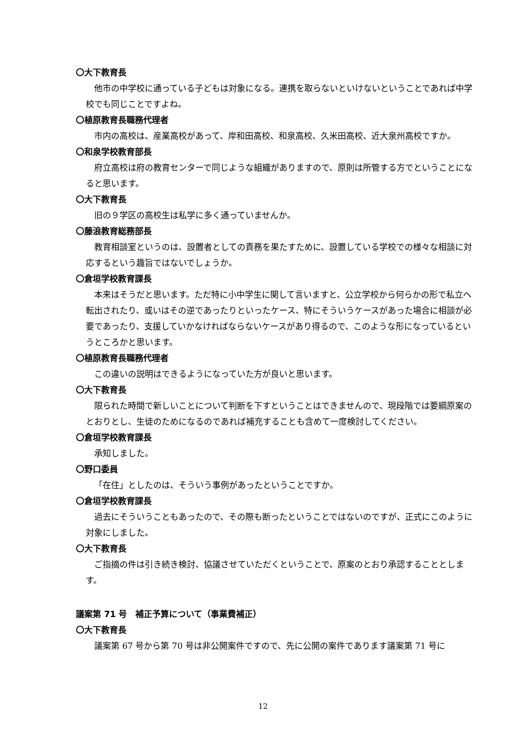〇大下教育長
他市の中学校に通っている子どもは対象になる。連携を取らないといけないということであれば中学校でも同じことですよね。
〇植原教育長職務代理者
市内の高校は、産業高校があって、岸和田高校、和泉高校、久米田高校、近大泉州高校ですか。
〇和泉学校教育部長
府立高校は府の教育センターで同じような組織がありますので、原則は所管する方でということになると思います。
〇大下教育長
旧の９学区の高校生は私学に多く通っていませんか。
〇藤浪教育総務部長
教育相談室というのは、設置者としての責務を果たすために、設置している学校での様々な相談に対応するという趣旨ではないでしょうか。
〇倉垣学校教育課長
本来はそうだと思います。ただ特に小中学生に関して言いますと、公立学校から何らかの形で私立へ転出されたり、或いはその逆であったりといったケース、特にそういうケースがあった場合に相談が必要であったり、支援していかなければならないケースがあり得るので、このような形になっているというところかと思います。
〇植原教育長職務代理者
この違いの説明はできるようになっていた方が良いと思います。
〇大下教育長
限られた時間で新しいことについて判断を下すということはできませんので、現段階では要綱原案のとおりとし、生徒のためになるのであれば補充することも含めて一度検討してください。
〇倉垣学校教育課長
承知しました。
〇野口委員
「在住」としたのは、そういう事例があったということですか。
〇倉垣学校教育課長
過去にそういうこともあったので、その際も断ったということではないのですが、正式にこのように対象にしました。
〇大下教育長
ご指摘の件は引き続き検討、協議させていただくということで、原案のとおり承認することとします。
議案第 71 号　補正予算について（事業費補正）
〇大下教育長
議案第 67 号から第 70 号は非公開案件ですので、先に公開の案件であります議案第 71 号に
12